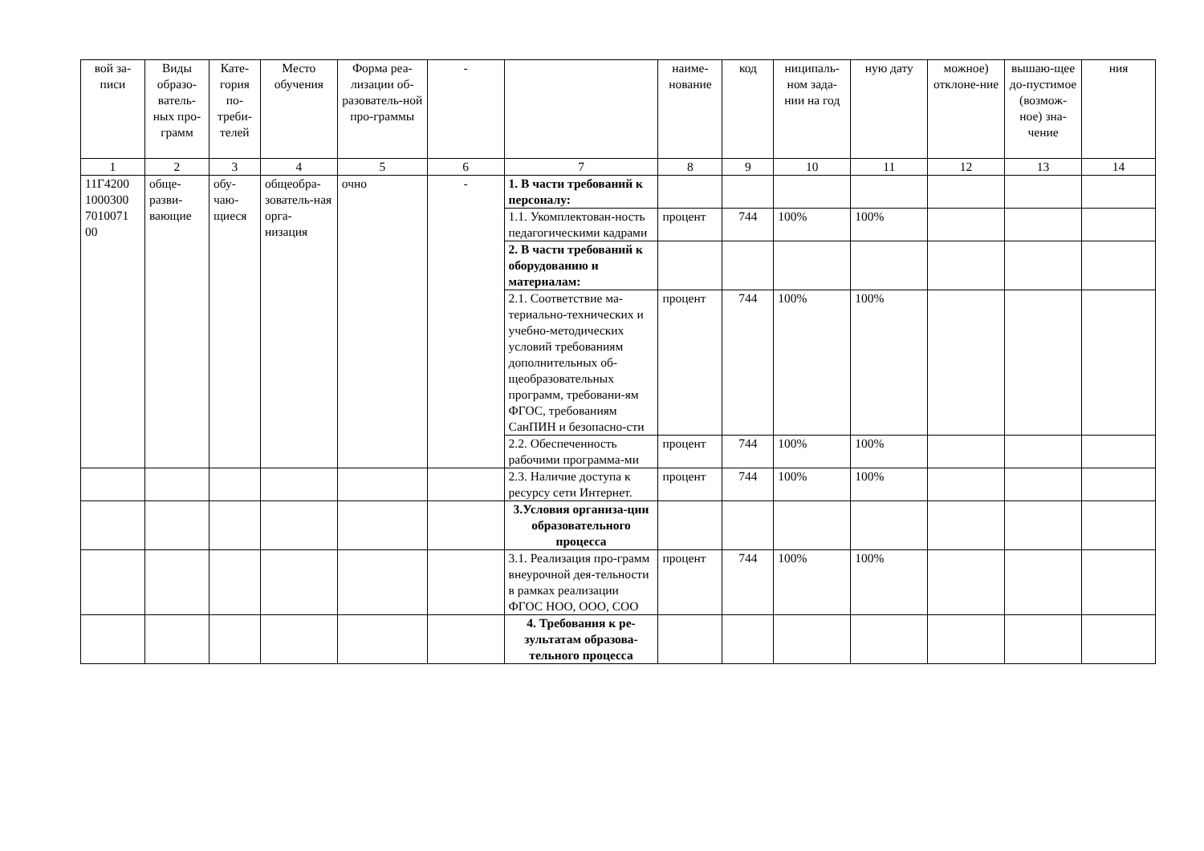| вой за-писи | Виды образо-ватель-ных про-грамм | Кате-гория по-треби-телей | Место обучения | Форма реа-лизации об-разователь-ной про-граммы | - | | наиме-нование | код | ниципаль-ном зада-нии на год | ную дату | можное) отклоне-ние | вышаю-щее до-пустимое (возмож-ное) зна-чение | ния |
| --- | --- | --- | --- | --- | --- | --- | --- | --- | --- | --- | --- | --- | --- |
| 1 | 2 | 3 | 4 | 5 | 6 | 7 | 8 | 9 | 10 | 11 | 12 | 13 | 14 |
| 11Г4200 1000300 7010071 00 | обще-разви-вающие | обу-чаю-щиеся | общеобра-зователь-ная орга-низация | очно | - | 1. В части требований к персоналу: | | | | | | | |
| | | | | | | 1.1. Укомплектован-ность педагогическими кадрами | процент | 744 | 100% | 100% | | | |
| | | | | | | 2. В части требований к оборудованию и материалам: | | | | | | | |
| | | | | | | 2.1. Соответствие ма-териально-технических и учебно-методических условий требованиям дополнительных об-щеобразовательных программ, требовани-ям ФГОС, требованиям СанПИН и безопасно-сти | процент | 744 | 100% | 100% | | | |
| | | | | | | 2.2. Обеспеченность рабочими программа-ми | процент | 744 | 100% | 100% | | | |
| | | | | | | 2.3. Наличие доступа к ресурсу сети Интернет. | процент | 744 | 100% | 100% | | | |
| | | | | | | 3.Условия организа-ции образовательного процесса | | | | | | | |
| | | | | | | 3.1. Реализация про-грамм внеурочной дея-тельности в рамках реализации ФГОС НОО, ООО, СОО | процент | 744 | 100% | 100% | | | |
| | | | | | | 4. Требования к ре-зультатам образова-тельного процесса | | | | | | | |